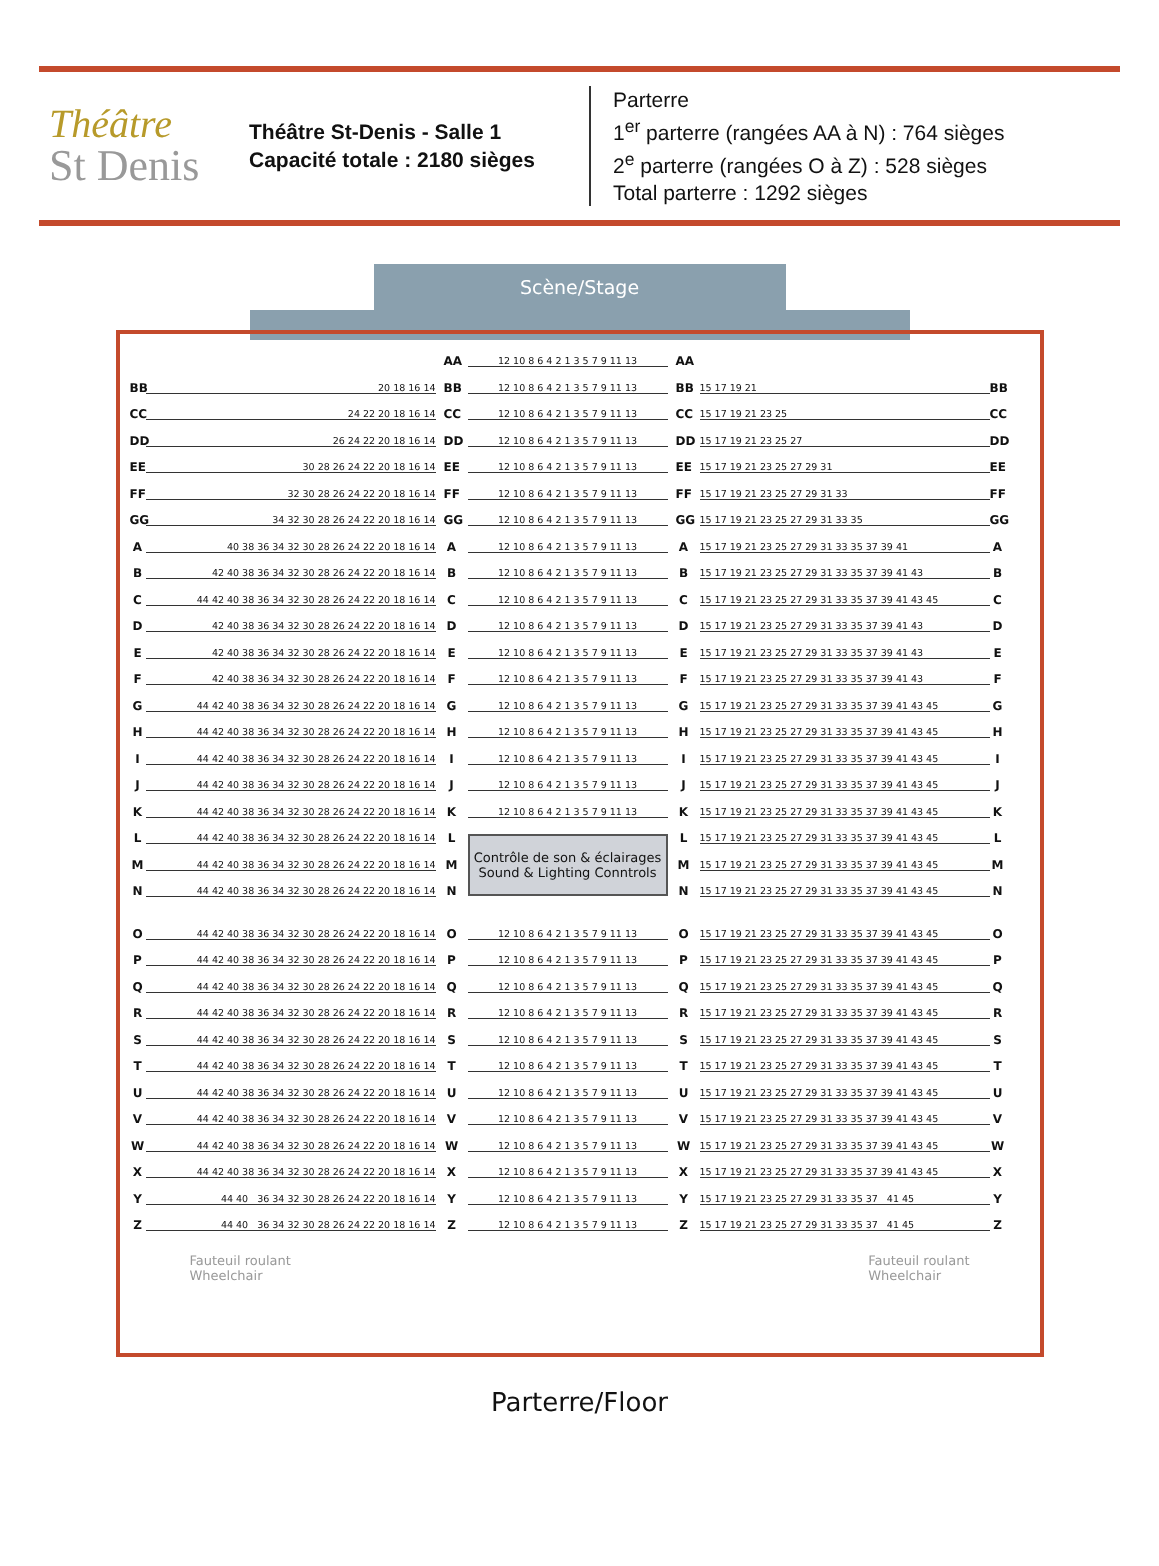Théâtre
St Denis
Théâtre St-Denis - Salle 1
Capacité totale : 2180 sièges
Parterre
1<sup>er</sup> parterre (rangées AA à N) : 764 sièges
2<sup>e</sup> parterre (rangées O à Z) : 528 sièges
Total parterre : 1292 sièges
Scène/Stage
AA 12 10 8 6 4 2 1 3 5 7 9 11 13 AA
BB 20 18 16 14 BB 12 10 8 6 4 2 1 3 5 7 9 11 13 BB 15 17 19 21 BB
CC 24 22 20 18 16 14 CC 12 10 8 6 4 2 1 3 5 7 9 11 13 CC 15 17 19 21 23 25 CC
DD 26 24 22 20 18 16 14 DD 12 10 8 6 4 2 1 3 5 7 9 11 13 DD 15 17 19 21 23 25 27 DD
EE 30 28 26 24 22 20 18 16 14 EE 12 10 8 6 4 2 1 3 5 7 9 11 13 EE 15 17 19 21 23 25 27 29 31 EE
FF 32 30 28 26 24 22 20 18 16 14 FF 12 10 8 6 4 2 1 3 5 7 9 11 13 FF 15 17 19 21 23 25 27 29 31 33 FF
GG 34 32 30 28 26 24 22 20 18 16 14 GG 12 10 8 6 4 2 1 3 5 7 9 11 13 GG 15 17 19 21 23 25 27 29 31 33 35 GG
A 40 38 36 34 32 30 28 26 24 22 20 18 16 14 A 12 10 8 6 4 2 1 3 5 7 9 11 13 A 15 17 19 21 23 25 27 29 31 33 35 37 39 41 A
B 42 40 38 36 34 32 30 28 26 24 22 20 18 16 14 B 12 10 8 6 4 2 1 3 5 7 9 11 13 B 15 17 19 21 23 25 27 29 31 33 35 37 39 41 43 B
C 44 42 40 38 36 34 32 30 28 26 24 22 20 18 16 14 C 12 10 8 6 4 2 1 3 5 7 9 11 13 C 15 17 19 21 23 25 27 29 31 33 35 37 39 41 43 45 C
D 42 40 38 36 34 32 30 28 26 24 22 20 18 16 14 D 12 10 8 6 4 2 1 3 5 7 9 11 13 D 15 17 19 21 23 25 27 29 31 33 35 37 39 41 43 D
E 42 40 38 36 34 32 30 28 26 24 22 20 18 16 14 E 12 10 8 6 4 2 1 3 5 7 9 11 13 E 15 17 19 21 23 25 27 29 31 33 35 37 39 41 43 E
F 42 40 38 36 34 32 30 28 26 24 22 20 18 16 14 F 12 10 8 6 4 2 1 3 5 7 9 11 13 F 15 17 19 21 23 25 27 29 31 33 35 37 39 41 43 F
G 44 42 40 38 36 34 32 30 28 26 24 22 20 18 16 14 G 12 10 8 6 4 2 1 3 5 7 9 11 13 G 15 17 19 21 23 25 27 29 31 33 35 37 39 41 43 45 G
H 44 42 40 38 36 34 32 30 28 26 24 22 20 18 16 14 H 12 10 8 6 4 2 1 3 5 7 9 11 13 H 15 17 19 21 23 25 27 29 31 33 35 37 39 41 43 45 H
I 44 42 40 38 36 34 32 30 28 26 24 22 20 18 16 14 I 12 10 8 6 4 2 1 3 5 7 9 11 13 I 15 17 19 21 23 25 27 29 31 33 35 37 39 41 43 45 I
J 44 42 40 38 36 34 32 30 28 26 24 22 20 18 16 14 J 12 10 8 6 4 2 1 3 5 7 9 11 13 J 15 17 19 21 23 25 27 29 31 33 35 37 39 41 43 45 J
K 44 42 40 38 36 34 32 30 28 26 24 22 20 18 16 14 K 12 10 8 6 4 2 1 3 5 7 9 11 13 K 15 17 19 21 23 25 27 29 31 33 35 37 39 41 43 45 K
L 44 42 40 38 36 34 32 30 28 26 24 22 20 18 16 14 L
M 44 42 40 38 36 34 32 30 28 26 24 22 20 18 16 14 M
N 44 42 40 38 36 34 32 30 28 26 24 22 20 18 16 14 N
Contrôle de son & éclairages
Sound & Lighting Conntrols
L 15 17 19 21 23 25 27 29 31 33 35 37 39 41 43 45 L
M 15 17 19 21 23 25 27 29 31 33 35 37 39 41 43 45 M
N 15 17 19 21 23 25 27 29 31 33 35 37 39 41 43 45 N
O 44 42 40 38 36 34 32 30 28 26 24 22 20 18 16 14 O 12 10 8 6 4 2 1 3 5 7 9 11 13 O 15 17 19 21 23 25 27 29 31 33 35 37 39 41 43 45 O
P 44 42 40 38 36 34 32 30 28 26 24 22 20 18 16 14 P 12 10 8 6 4 2 1 3 5 7 9 11 13 P 15 17 19 21 23 25 27 29 31 33 35 37 39 41 43 45 P
Q 44 42 40 38 36 34 32 30 28 26 24 22 20 18 16 14 Q 12 10 8 6 4 2 1 3 5 7 9 11 13 Q 15 17 19 21 23 25 27 29 31 33 35 37 39 41 43 45 Q
R 44 42 40 38 36 34 32 30 28 26 24 22 20 18 16 14 R 12 10 8 6 4 2 1 3 5 7 9 11 13 R 15 17 19 21 23 25 27 29 31 33 35 37 39 41 43 45 R
S 44 42 40 38 36 34 32 30 28 26 24 22 20 18 16 14 S 12 10 8 6 4 2 1 3 5 7 9 11 13 S 15 17 19 21 23 25 27 29 31 33 35 37 39 41 43 45 S
T 44 42 40 38 36 34 32 30 28 26 24 22 20 18 16 14 T 12 10 8 6 4 2 1 3 5 7 9 11 13 T 15 17 19 21 23 25 27 29 31 33 35 37 39 41 43 45 T
U 44 42 40 38 36 34 32 30 28 26 24 22 20 18 16 14 U 12 10 8 6 4 2 1 3 5 7 9 11 13 U 15 17 19 21 23 25 27 29 31 33 35 37 39 41 43 45 U
V 44 42 40 38 36 34 32 30 28 26 24 22 20 18 16 14 V 12 10 8 6 4 2 1 3 5 7 9 11 13 V 15 17 19 21 23 25 27 29 31 33 35 37 39 41 43 45 V
W 44 42 40 38 36 34 32 30 28 26 24 22 20 18 16 14 W 12 10 8 6 4 2 1 3 5 7 9 11 13 W 15 17 19 21 23 25 27 29 31 33 35 37 39 41 43 45 W
X 44 42 40 38 36 34 32 30 28 26 24 22 20 18 16 14 X 12 10 8 6 4 2 1 3 5 7 9 11 13 X 15 17 19 21 23 25 27 29 31 33 35 37 39 41 43 45 X
Y 44 40 36 34 32 30 28 26 24 22 20 18 16 14 Y 12 10 8 6 4 2 1 3 5 7 9 11 13 Y 15 17 19 21 23 25 27 29 31 33 35 37 41 45 Y
Z 44 40 36 34 32 30 28 26 24 22 20 18 16 14 Z 12 10 8 6 4 2 1 3 5 7 9 11 13 Z 15 17 19 21 23 25 27 29 31 33 35 37 41 45 Z
Fauteuil roulant
Wheelchair
Fauteuil roulant
Wheelchair
Parterre/Floor